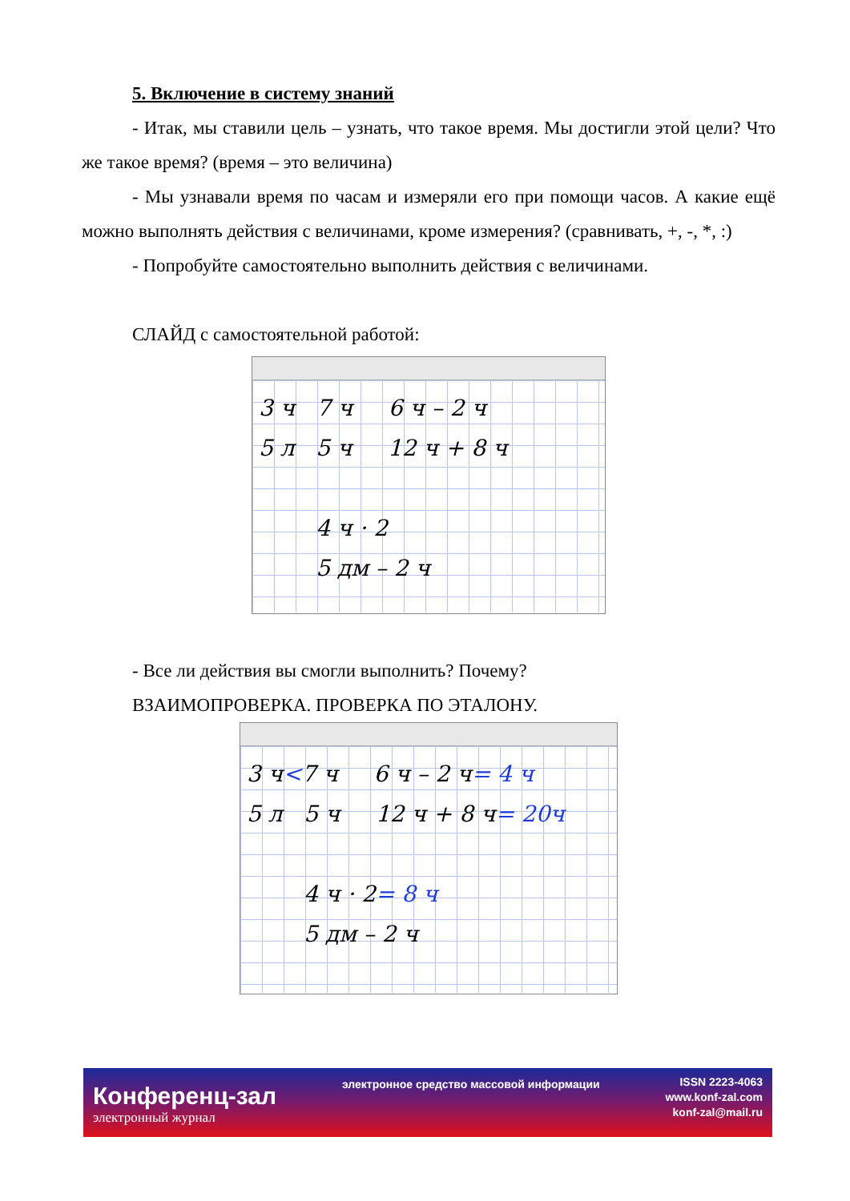5. Включение в систему знаний
- Итак, мы ставили цель – узнать, что такое время. Мы достигли этой цели? Что же такое время? (время – это величина)
- Мы узнавали время по часам и измеряли его при помощи часов. А какие ещё можно выполнять действия с величинами, кроме измерения? (сравнивать, +, -, *, :)
- Попробуйте самостоятельно выполнить действия с величинами.
СЛАЙД с самостоятельной работой:
3 ч 7 ч 6 ч – 2 ч
5 л 5 ч 12 ч + 8 ч
4 ч · 2
5 дм – 2 ч
- Все ли действия вы смогли выполнить? Почему?
ВЗАИМОПРОВЕРКА. ПРОВЕРКА ПО ЭТАЛОНУ.
3 ч<7 ч 6 ч – 2 ч= 4 ч
5 л 5 ч 12 ч + 8 ч= 20ч
4 ч · 2= 8 ч
5 дм – 2 ч
Конференц-зал
электронный журнал
электронное средство массовой информации
ISSN 2223-4063
www.konf-zal.com
konf-zal@mail.ru